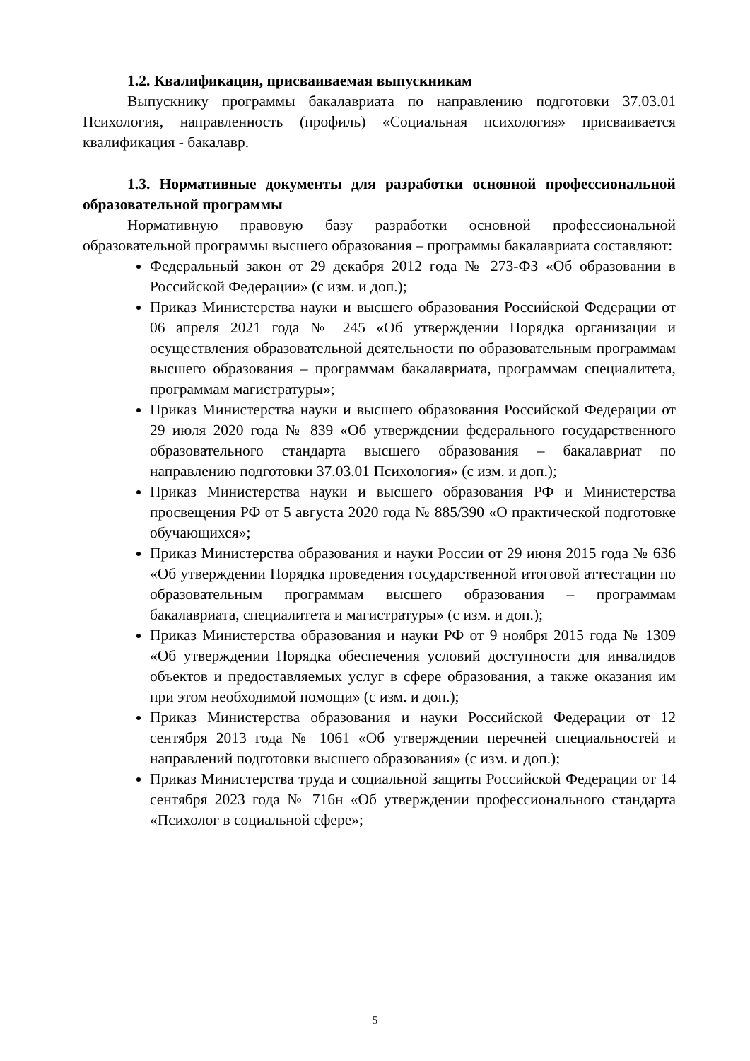1.2. Квалификация, присваиваемая выпускникам
Выпускнику программы бакалавриата по направлению подготовки 37.03.01 Психология, направленность (профиль) «Социальная психология» присваивается квалификация - бакалавр.
1.3. Нормативные документы для разработки основной профессиональной образовательной программы
Нормативную правовую базу разработки основной профессиональной образовательной программы высшего образования – программы бакалавриата составляют:
Федеральный закон от 29 декабря 2012 года № 273-ФЗ «Об образовании в Российской Федерации» (с изм. и доп.);
Приказ Министерства науки и высшего образования Российской Федерации от 06 апреля 2021 года № 245 «Об утверждении Порядка организации и осуществления образовательной деятельности по образовательным программам высшего образования – программам бакалавриата, программам специалитета, программам магистратуры»;
Приказ Министерства науки и высшего образования Российской Федерации от 29 июля 2020 года № 839 «Об утверждении федерального государственного образовательного стандарта высшего образования – бакалавриат по направлению подготовки 37.03.01 Психология» (с изм. и доп.);
Приказ Министерства науки и высшего образования РФ и Министерства просвещения РФ от 5 августа 2020 года № 885/390 «О практической подготовке обучающихся»;
Приказ Министерства образования и науки России от 29 июня 2015 года № 636 «Об утверждении Порядка проведения государственной итоговой аттестации по образовательным программам высшего образования – программам бакалавриата, специалитета и магистратуры» (с изм. и доп.);
Приказ Министерства образования и науки РФ от 9 ноября 2015 года № 1309 «Об утверждении Порядка обеспечения условий доступности для инвалидов объектов и предоставляемых услуг в сфере образования, а также оказания им при этом необходимой помощи» (с изм. и доп.);
Приказ Министерства образования и науки Российской Федерации от 12 сентября 2013 года № 1061 «Об утверждении перечней специальностей и направлений подготовки высшего образования» (с изм. и доп.);
Приказ Министерства труда и социальной защиты Российской Федерации от 14 сентября 2023 года № 716н «Об утверждении профессионального стандарта «Психолог в социальной сфере»;
5